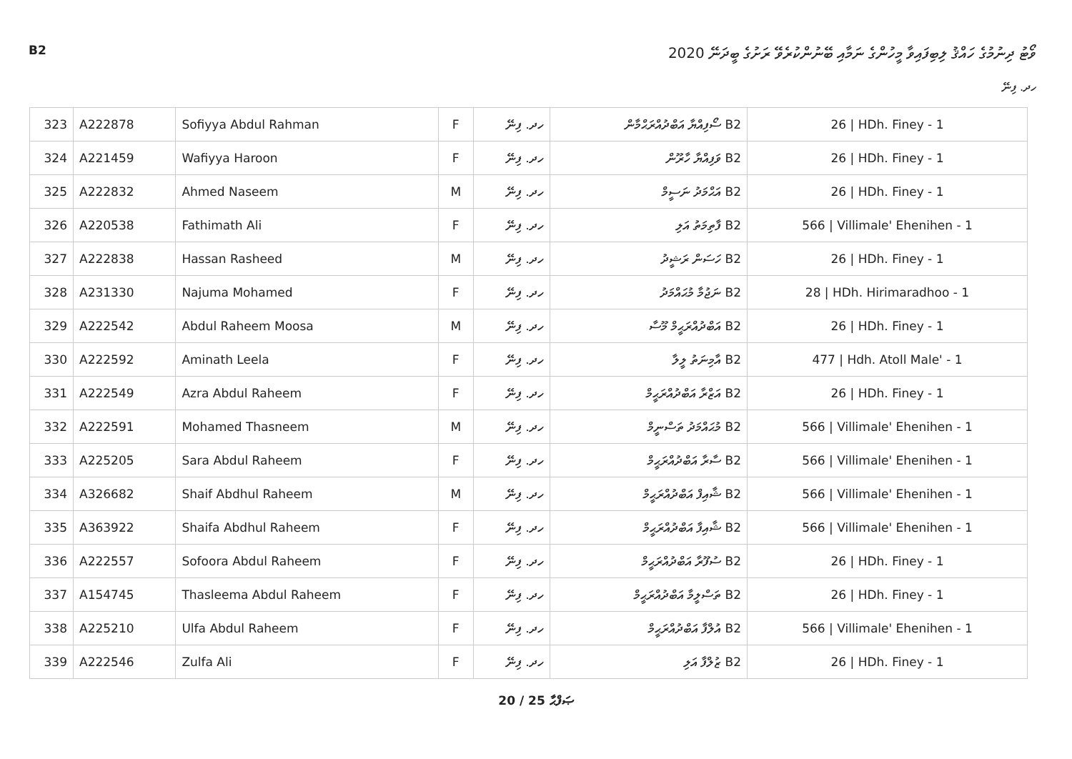B2
ވޯޓު ދިނުމުގެ ހައްޤު ލިބިފައިވާ މީހުންގެ ނަމާއި ބޭނުންކުރެވޭ ރަށުގެ ބީދަނޭ 2020
ހދ. ފިނޭ
| 323 | A222878 | Sofiyya Abdul Rahman | F | ހދ. ފިނޭ | B2 ސޯފިއްޔާ އަބްދުއްރަޙްމާން | 26 / HDh. Finey - 1 |
| 324 | A221459 | Wafiyya Haroon | F | ހދ. ފިނޭ | B2 ވަފިއްޔާ ހާރޫން | 26 / HDh. Finey - 1 |
| 325 | A222832 | Ahmed Naseem | M | ހދ. ފިނޭ | B2 އަޙްމަދު ނަސީމް | 26 / HDh. Finey - 1 |
| 326 | A220538 | Fathimath Ali | F | ހދ. ފިނޭ | B2 ފާތިމަތު އަލި | 566 / Villimale' Ehenihen - 1 |
| 327 | A222838 | Hassan Rasheed | M | ހދ. ފިނޭ | B2 ހަސަން ރަޝީދު | 26 / HDh. Finey - 1 |
| 328 | A231330 | Najuma Mohamed | F | ހދ. ފިނޭ | B2 ނަޖުމާ މުޙައްމަދު | 28 / HDh. Hirimaradhoo - 1 |
| 329 | A222542 | Abdul Raheem Moosa | M | ހދ. ފިނޭ | B2 އަބްދުއްރަޙީމް މޫސާ | 26 / HDh. Finey - 1 |
| 330 | A222592 | Aminath Leela | F | ހދ. ފިނޭ | B2 އާމިނަތު ލީލާ | 477 / Hdh. Atoll Male' - 1 |
| 331 | A222549 | Azra Abdul Raheem | F | ހދ. ފިނޭ | B2 އަޒްރާ އަބްދުއްރަޙީމް | 26 / HDh. Finey - 1 |
| 332 | A222591 | Mohamed Thasneem | M | ހދ. ފިނޭ | B2 މުޙައްމަދު ތަސްނީމް | 566 / Villimale' Ehenihen - 1 |
| 333 | A225205 | Sara Abdul Raheem | F | ހދ. ފިނޭ | B2 ސާރާ އަބްދުއްރަޙީމް | 566 / Villimale' Ehenihen - 1 |
| 334 | A326682 | Shaif Abdhul Raheem | M | ހދ. ފިނޭ | B2 ޝާއިފް އަބްދުއްރަޙީމް | 566 / Villimale' Ehenihen - 1 |
| 335 | A363922 | Shaifa Abdhul Raheem | F | ހދ. ފިނޭ | B2 ޝާއިފާ އަބްދުއްރަޙީމް | 566 / Villimale' Ehenihen - 1 |
| 336 | A222557 | Sofoora Abdul Raheem | F | ހދ. ފިނޭ | B2 ސުފޫރާ އަބްދުއްރަޙީމް | 26 / HDh. Finey - 1 |
| 337 | A154745 | Thasleema Abdul Raheem | F | ހދ. ފިނޭ | B2 ތަސްލީމާ އަބްދުއްރަޙީމް | 26 / HDh. Finey - 1 |
| 338 | A225210 | Ulfa Abdul Raheem | F | ހދ. ފިނޭ | B2 އުލްފާ އަބްދުއްރަޙީމް | 566 / Villimale' Ehenihen - 1 |
| 339 | A222546 | Zulfa Ali | F | ހދ. ފިނޭ | B2 ޒުލްފާ އަލި | 26 / HDh. Finey - 1 |
20 / 25 ޞަފްޙާ